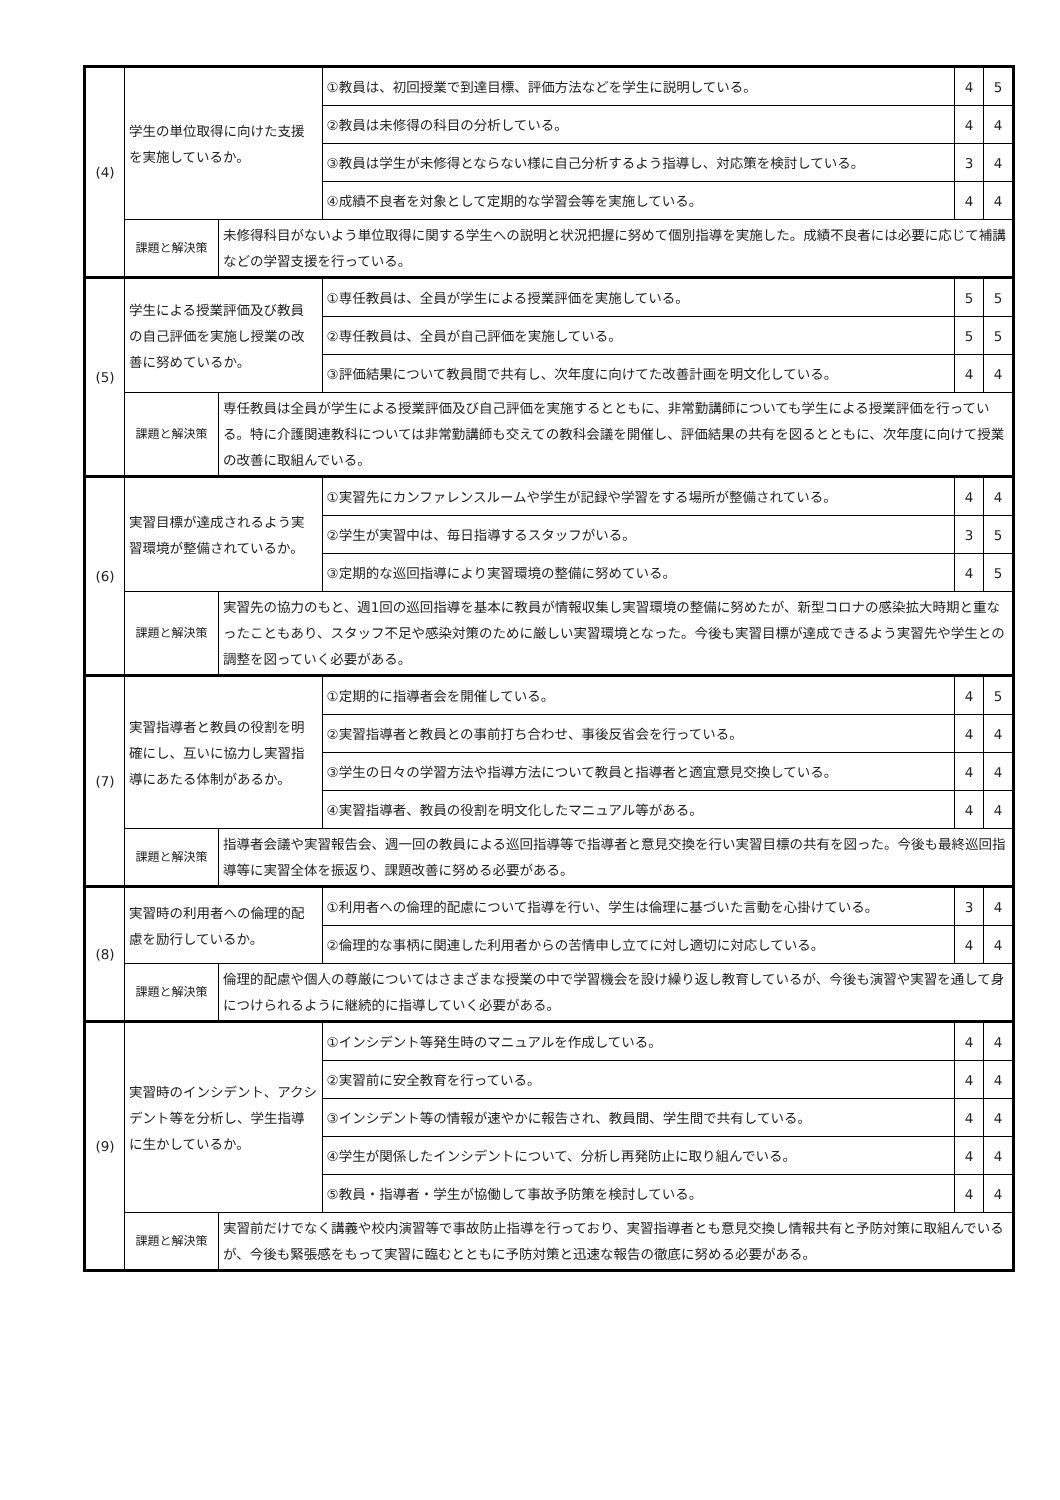| (4) | 学生の単位取得に向けた支援を実施しているか。 | | ①教員は、初回授業で到達目標、評価方法などを学生に説明している。 | 4 | 5 |
| | | | ②教員は未修得の科目の分析している。 | 4 | 4 |
| | | | ③教員は学生が未修得とならない様に自己分析するよう指導し、対応策を検討している。 | 3 | 4 |
| | | | ④成績不良者を対象として定期的な学習会等を実施している。 | 4 | 4 |
| | 課題と解決策 | 未修得科目がないよう単位取得に関する学生への説明と状況把握に努めて個別指導を実施した。成績不良者には必要に応じて補講などの学習支援を行っている。 | | | |
| (5) | 学生による授業評価及び教員の自己評価を実施し授業の改善に努めているか。 | | ①専任教員は、全員が学生による授業評価を実施している。 | 5 | 5 |
| | | | ②専任教員は、全員が自己評価を実施している。 | 5 | 5 |
| | | | ③評価結果について教員間で共有し、次年度に向けてた改善計画を明文化している。 | 4 | 4 |
| | 課題と解決策 | 専任教員は全員が学生による授業評価及び自己評価を実施するとともに、非常勤講師についても学生による授業評価を行っている。特に介護関連教科については非常勤講師も交えての教科会議を開催し、評価結果の共有を図るとともに、次年度に向けて授業の改善に取組んでいる。 | | | |
| (6) | 実習目標が達成されるよう実習環境が整備されているか。 | | ①実習先にカンファレンスルームや学生が記録や学習をする場所が整備されている。 | 4 | 4 |
| | | | ②学生が実習中は、毎日指導するスタッフがいる。 | 3 | 5 |
| | | | ③定期的な巡回指導により実習環境の整備に努めている。 | 4 | 5 |
| | 課題と解決策 | 実習先の協力のもと、週1回の巡回指導を基本に教員が情報収集し実習環境の整備に努めたが、新型コロナの感染拡大時期と重なったこともあり、スタッフ不足や感染対策のために厳しい実習環境となった。今後も実習目標が達成できるよう実習先や学生との調整を図っていく必要がある。 | | | |
| (7) | 実習指導者と教員の役割を明確にし、互いに協力し実習指導にあたる体制があるか。 | | ①定期的に指導者会を開催している。 | 4 | 5 |
| | | | ②実習指導者と教員との事前打ち合わせ、事後反省会を行っている。 | 4 | 4 |
| | | | ③学生の日々の学習方法や指導方法について教員と指導者と適宜意見交換している。 | 4 | 4 |
| | | | ④実習指導者、教員の役割を明文化したマニュアル等がある。 | 4 | 4 |
| | 課題と解決策 | 指導者会議や実習報告会、週一回の教員による巡回指導等で指導者と意見交換を行い実習目標の共有を図った。今後も最終巡回指導等に実習全体を振返り、課題改善に努める必要がある。 | | | |
| (8) | 実習時の利用者への倫理的配慮を励行しているか。 | | ①利用者への倫理的配慮について指導を行い、学生は倫理に基づいた言動を心掛けている。 | 3 | 4 |
| | | | ②倫理的な事柄に関連した利用者からの苦情申し立てに対し適切に対応している。 | 4 | 4 |
| | 課題と解決策 | 倫理的配慮や個人の尊厳についてはさまざまな授業の中で学習機会を設け繰り返し教育しているが、今後も演習や実習を通して身につけられるように継続的に指導していく必要がある。 | | | |
| (9) | 実習時のインシデント、アクシデント等を分析し、学生指導に生かしているか。 | | ①インシデント等発生時のマニュアルを作成している。 | 4 | 4 |
| | | | ②実習前に安全教育を行っている。 | 4 | 4 |
| | | | ③インシデント等の情報が速やかに報告され、教員間、学生間で共有している。 | 4 | 4 |
| | | | ④学生が関係したインシデントについて、分析し再発防止に取り組んでいる。 | 4 | 4 |
| | | | ⑤教員・指導者・学生が協働して事故予防策を検討している。 | 4 | 4 |
| | 課題と解決策 | 実習前だけでなく講義や校内演習等で事故防止指導を行っており、実習指導者とも意見交換し情報共有と予防対策に取組んでいるが、今後も緊張感をもって実習に臨むとともに予防対策と迅速な報告の徹底に努める必要がある。 | | | |